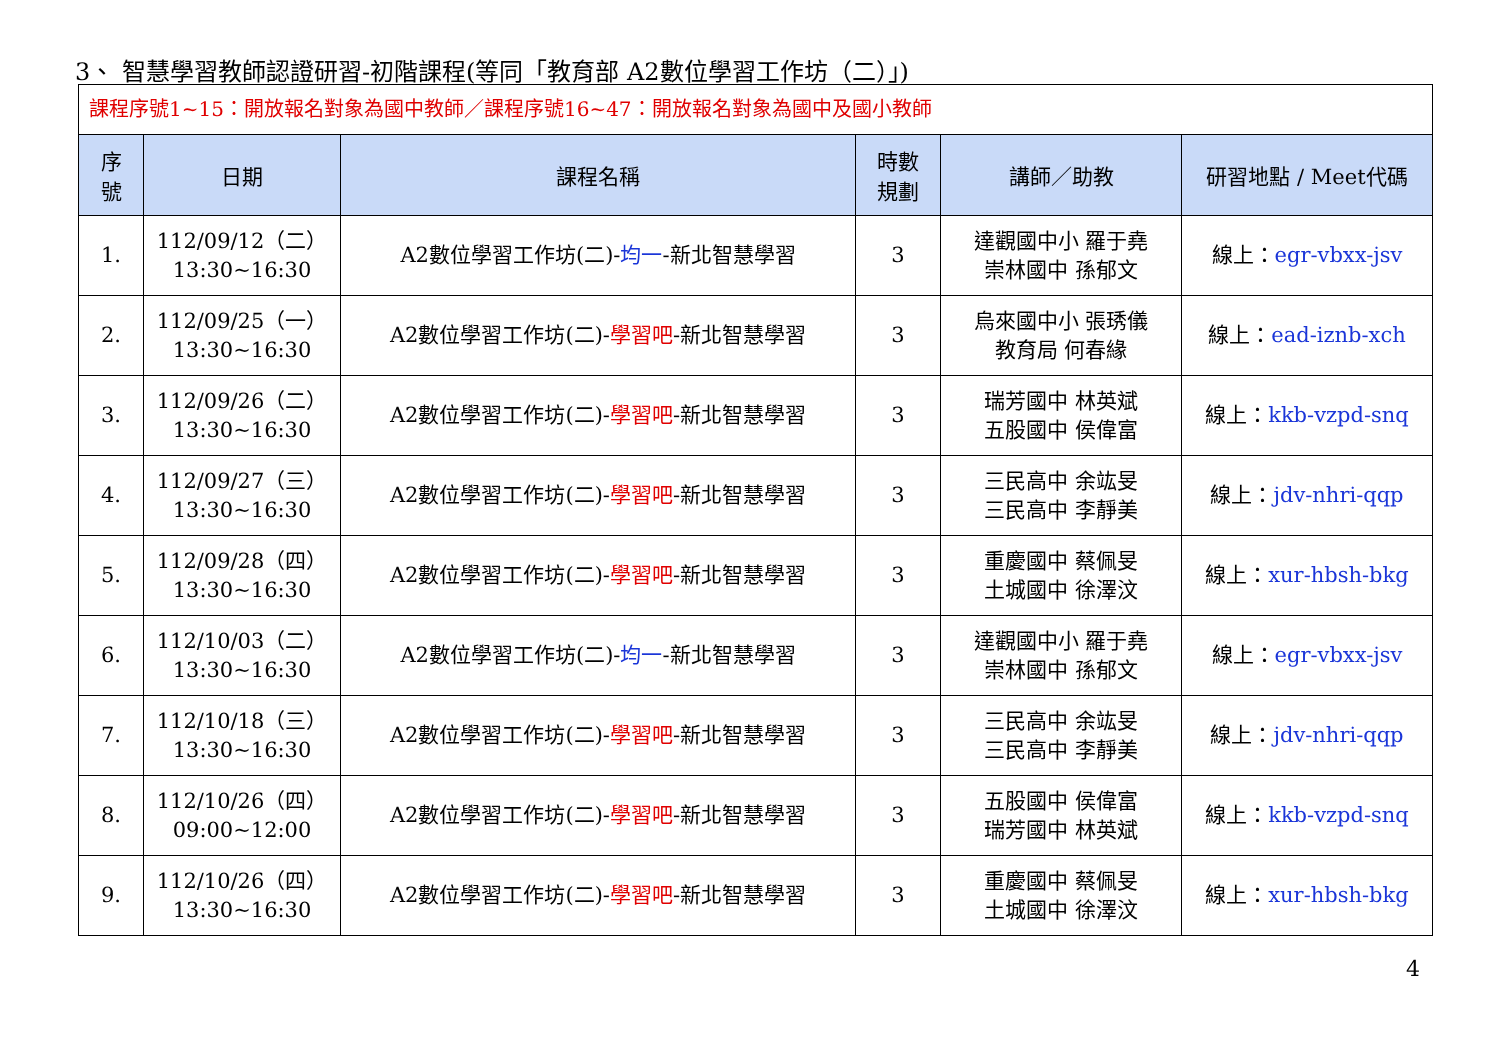3、 智慧學習教師認證研習-初階課程(等同「教育部 A2數位學習工作坊（二）」)
| 課程序號1~15：開放報名對象為國中教師／課程序號16~47：開放報名對象為國中及國小教師 | | | | | |
| 序 號 | 日期 | 課程名稱 | 時數 規劃 | 講師／助教 | 研習地點 / Meet代碼 |
| 1. | 112/09/12（二） 13:30~16:30 | A2數位學習工作坊(二)- 均一 -新北智慧學習 | 3 | 達觀國中小 羅于堯 崇林國中 孫郁文 | 線上： egr-vbxx-jsv |
| 2. | 112/09/25（一） 13:30~16:30 | A2數位學習工作坊(二)- 學習吧 -新北智慧學習 | 3 | 烏來國中小 張琇儀 教育局 何春緣 | 線上： ead-iznb-xch |
| 3. | 112/09/26（二） 13:30~16:30 | A2數位學習工作坊(二)- 學習吧 -新北智慧學習 | 3 | 瑞芳國中 林英斌 五股國中 侯偉富 | 線上： kkb-vzpd-snq |
| 4. | 112/09/27（三） 13:30~16:30 | A2數位學習工作坊(二)- 學習吧 -新北智慧學習 | 3 | 三民高中 余竑旻 三民高中 李靜美 | 線上： jdv-nhri-qqp |
| 5. | 112/09/28（四） 13:30~16:30 | A2數位學習工作坊(二)- 學習吧 -新北智慧學習 | 3 | 重慶國中 蔡佩旻 土城國中 徐澤汶 | 線上： xur-hbsh-bkg |
| 6. | 112/10/03（二） 13:30~16:30 | A2數位學習工作坊(二)- 均一 -新北智慧學習 | 3 | 達觀國中小 羅于堯 崇林國中 孫郁文 | 線上： egr-vbxx-jsv |
| 7. | 112/10/18（三） 13:30~16:30 | A2數位學習工作坊(二)- 學習吧 -新北智慧學習 | 3 | 三民高中 余竑旻 三民高中 李靜美 | 線上： jdv-nhri-qqp |
| 8. | 112/10/26（四） 09:00~12:00 | A2數位學習工作坊(二)- 學習吧 -新北智慧學習 | 3 | 五股國中 侯偉富 瑞芳國中 林英斌 | 線上： kkb-vzpd-snq |
| 9. | 112/10/26（四） 13:30~16:30 | A2數位學習工作坊(二)- 學習吧 -新北智慧學習 | 3 | 重慶國中 蔡佩旻 土城國中 徐澤汶 | 線上： xur-hbsh-bkg |
4